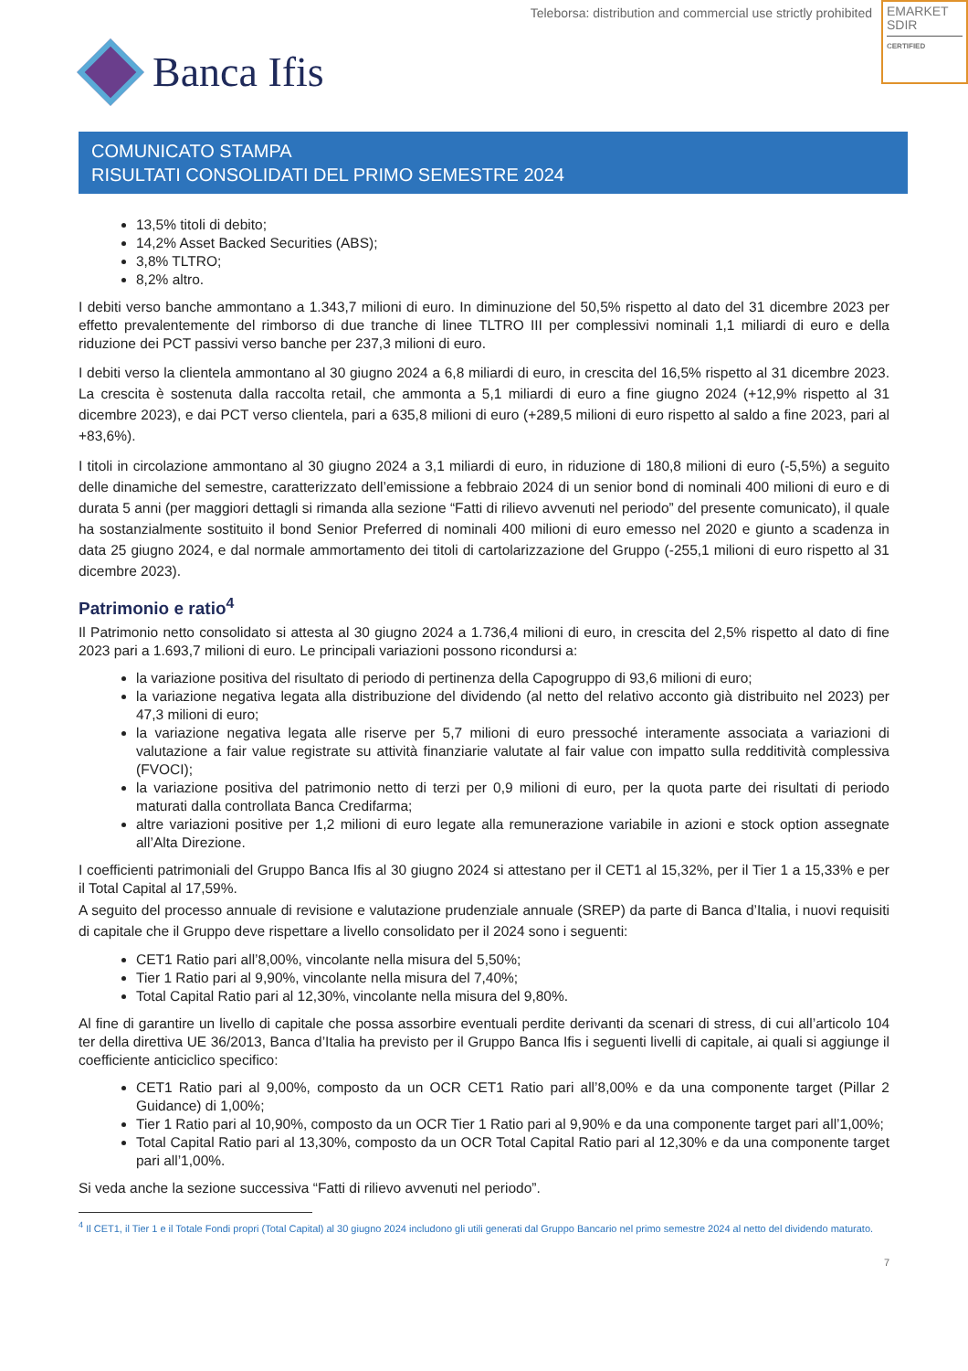Teleborsa: distribution and commercial use strictly prohibited
EMARKET
SDIR
CERTIFIED
Banca Ifis
COMUNICATO STAMPA
RISULTATI CONSOLIDATI DEL PRIMO SEMESTRE 2024
13,5% titoli di debito;
14,2% Asset Backed Securities (ABS);
3,8% TLTRO;
8,2% altro.
I debiti verso banche ammontano a 1.343,7 milioni di euro. In diminuzione del 50,5% rispetto al dato del 31 dicembre 2023 per effetto prevalentemente del rimborso di due tranche di linee TLTRO III per complessivi nominali 1,1 miliardi di euro e della riduzione dei PCT passivi verso banche per 237,3 milioni di euro.
I debiti verso la clientela ammontano al 30 giugno 2024 a 6,8 miliardi di euro, in crescita del 16,5% rispetto al 31 dicembre 2023. La crescita è sostenuta dalla raccolta retail, che ammonta a 5,1 miliardi di euro a fine giugno 2024 (+12,9% rispetto al 31 dicembre 2023), e dai PCT verso clientela, pari a 635,8 milioni di euro (+289,5 milioni di euro rispetto al saldo a fine 2023, pari al +83,6%).
I titoli in circolazione ammontano al 30 giugno 2024 a 3,1 miliardi di euro, in riduzione di 180,8 milioni di euro (-5,5%) a seguito delle dinamiche del semestre, caratterizzato dell’emissione a febbraio 2024 di un senior bond di nominali 400 milioni di euro e di durata 5 anni (per maggiori dettagli si rimanda alla sezione “Fatti di rilievo avvenuti nel periodo” del presente comunicato), il quale ha sostanzialmente sostituito il bond Senior Preferred di nominali 400 milioni di euro emesso nel 2020 e giunto a scadenza in data 25 giugno 2024, e dal normale ammortamento dei titoli di cartolarizzazione del Gruppo (-255,1 milioni di euro rispetto al 31 dicembre 2023).
Patrimonio e ratio<sup>4</sup>
Il Patrimonio netto consolidato si attesta al 30 giugno 2024 a 1.736,4 milioni di euro, in crescita del 2,5% rispetto al dato di fine 2023 pari a 1.693,7 milioni di euro. Le principali variazioni possono ricondursi a:
la variazione positiva del risultato di periodo di pertinenza della Capogruppo di 93,6 milioni di euro;
la variazione negativa legata alla distribuzione del dividendo (al netto del relativo acconto già distribuito nel 2023) per 47,3 milioni di euro;
la variazione negativa legata alle riserve per 5,7 milioni di euro pressoché interamente associata a variazioni di valutazione a fair value registrate su attività finanziarie valutate al fair value con impatto sulla redditività complessiva (FVOCI);
la variazione positiva del patrimonio netto di terzi per 0,9 milioni di euro, per la quota parte dei risultati di periodo maturati dalla controllata Banca Credifarma;
altre variazioni positive per 1,2 milioni di euro legate alla remunerazione variabile in azioni e stock option assegnate all’Alta Direzione.
I coefficienti patrimoniali del Gruppo Banca Ifis al 30 giugno 2024 si attestano per il CET1 al 15,32%, per il Tier 1 a 15,33% e per il Total Capital al 17,59%.
A seguito del processo annuale di revisione e valutazione prudenziale annuale (SREP) da parte di Banca d’Italia, i nuovi requisiti di capitale che il Gruppo deve rispettare a livello consolidato per il 2024 sono i seguenti:
CET1 Ratio pari all’8,00%, vincolante nella misura del 5,50%;
Tier 1 Ratio pari al 9,90%, vincolante nella misura del 7,40%;
Total Capital Ratio pari al 12,30%, vincolante nella misura del 9,80%.
Al fine di garantire un livello di capitale che possa assorbire eventuali perdite derivanti da scenari di stress, di cui all’articolo 104 ter della direttiva UE 36/2013, Banca d’Italia ha previsto per il Gruppo Banca Ifis i seguenti livelli di capitale, ai quali si aggiunge il coefficiente anticiclico specifico:
CET1 Ratio pari al 9,00%, composto da un OCR CET1 Ratio pari all’8,00% e da una componente target (Pillar 2 Guidance) di 1,00%;
Tier 1 Ratio pari al 10,90%, composto da un OCR Tier 1 Ratio pari al 9,90% e da una componente target pari all’1,00%;
Total Capital Ratio pari al 13,30%, composto da un OCR Total Capital Ratio pari al 12,30% e da una componente target pari all’1,00%.
Si veda anche la sezione successiva “Fatti di rilievo avvenuti nel periodo”.
<sup>4</sup> Il CET1, il Tier 1 e il Totale Fondi propri (Total Capital) al 30 giugno 2024 includono gli utili generati dal Gruppo Bancario nel primo semestre 2024 al netto del dividendo maturato.
7